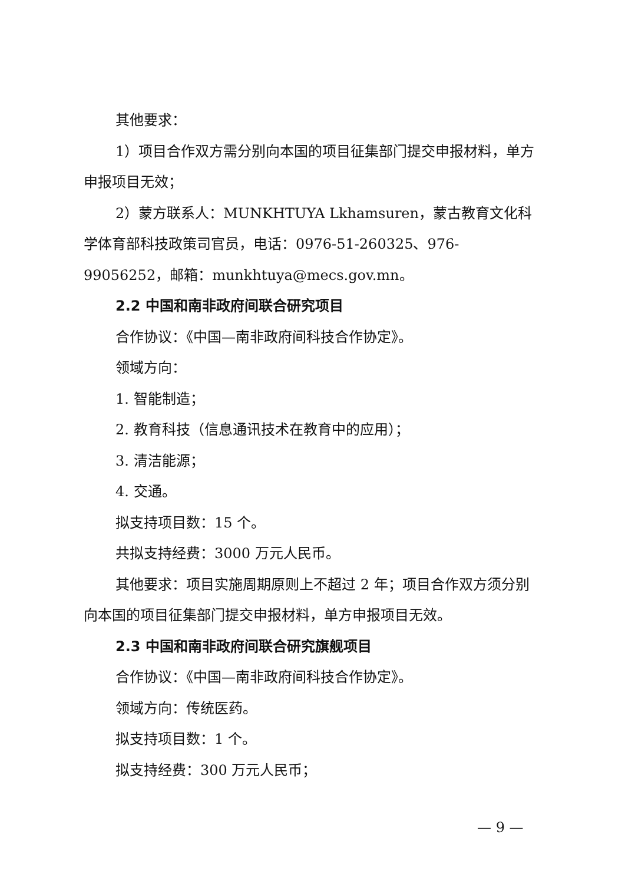其他要求：
1）项目合作双方需分别向本国的项目征集部门提交申报材料，单方申报项目无效；
2）蒙方联系人：MUNKHTUYA Lkhamsuren，蒙古教育文化科学体育部科技政策司官员，电话：0976-51-260325、976-99056252，邮箱：munkhtuya@mecs.gov.mn。
2.2 中国和南非政府间联合研究项目
合作协议：《中国—南非政府间科技合作协定》。
领域方向：
1. 智能制造；
2. 教育科技（信息通讯技术在教育中的应用）；
3. 清洁能源；
4. 交通。
拟支持项目数：15 个。
共拟支持经费：3000 万元人民币。
其他要求：项目实施周期原则上不超过 2 年；项目合作双方须分别向本国的项目征集部门提交申报材料，单方申报项目无效。
2.3 中国和南非政府间联合研究旗舰项目
合作协议：《中国—南非政府间科技合作协定》。
领域方向：传统医药。
拟支持项目数：1 个。
拟支持经费：300 万元人民币；
— 9 —